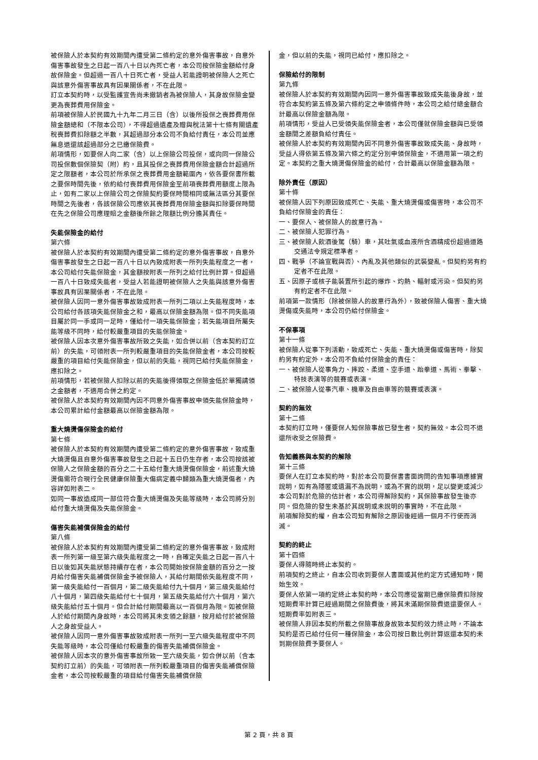被保險人於本契約有效期間內遭受第二條約定的意外傷害事故，自意外傷害事故發生之日起一百八十日以內死亡者，本公司按保險金額給付身故保險金。但超過一百八十日死亡者，受益人若能證明被保險人之死亡與該意外傷害事故具有因果關係者，不在此限。
訂立本契約時，以受監護宣告尚未撤銷者為被保險人，其身故保險金變更為喪葬費用保險金。
前項被保險人於民國九十九年二月三日（含）以後所投保之喪葬費用保險金額總和（不限本公司），不得超過遺產及贈與稅法第十七條有關遺產稅喪葬費扣除額之半數，其超過部分本公司不負給付責任，本公司並應無息退還該超過部分之已繳保險費。
前項情形，如要保人向二家（含）以上保險公司投保，或向同一保險公司投保數個保險契（附）約，且其投保之喪葬費用保險金額合計超過所定之限額者，本公司於所承保之喪葬費用金額範圍內，依各要保書所載之要保時間先後，依約給付喪葬費用保險金至前項喪葬費用額度上限為止，如有二家以上保險公司之保險契約要保時間相同或無法區分其要保時間之先後者，各該保險公司應依其喪葬費用保險金額與扣除要保時間在先之保險公司應理賠之金額後所餘之限額比例分擔其責任。
失能保險金的給付
第六條
被保險人於本契約有效期間內遭受第二條約定的意外傷害事故，自意外傷害事故發生之日起一百八十日以內致成附表一所列失能程度之一者，本公司給付失能保險金，其金額按附表一所列之給付比例計算。但超過一百八十日致成失能者，受益人若能證明被保險人之失能與該意外傷害事故具有因果關係者，不在此限。
被保險人因同一意外傷害事故致成附表一所列二項以上失能程度時，本公司給付各該項失能保險金之和，最高以保險金額為限。但不同失能項目屬於同一手或同一足時，僅給付一項失能保險金；若失能項目所屬失能等級不同時，給付較嚴重項目的失能保險金。
被保險人因本次意外傷害事故所致之失能，如合併以前（含本契約訂立前）的失能，可領附表一所列較嚴重項目的失能保險金者，本公司按較嚴重的項目給付失能保險金，但以前的失能，視同已給付失能保險金，應扣除之。
前項情形，若被保險人扣除以前的失能後得領取之保險金低於單獨請領之金額者，不適用合併之約定。
被保險人於本契約有效期間內因不同意外傷害事故申領失能保險金時，本公司累計給付金額最高以保險金額為限。
重大燒燙傷保險金的給付
第七條
被保險人於本契約有效期間內遭受第二條約定的意外傷害事故，致成重大燒燙傷且自意外傷害事故發生之日起十五日仍生存者，本公司按該被保險人之保險金額的百分之二十五給付重大燒燙傷保險金，前述重大燒燙傷需符合現行全民健康保險重大傷病定義中歸類為重大燒燙傷者，內容詳如附表二。
如同一事故造成同一部位符合重大燒燙傷及失能等級時，本公司將分別給付重大燒燙傷及失能保險金。
傷害失能補償保險金的給付
第八條
被保險人於本契約有效期間內遭受第二條約定的意外傷害事故，致成附表一所列第一級至第六級失能程度之一時，自確定失能之日起一百八十日以後如其失能狀態持續存在者，本公司開始按保險金額的百分之一按月給付傷害失能補償保險金予被保險人，其給付期間依失能程度不同，第一級失能給付一百個月，第二級失能給付九十個月，第三級失能給付八十個月，第四級失能給付七十個月，第五級失能給付六十個月，第六級失能給付五十個月。但合計給付期間最高以一百個月為限。如被保險人於給付期間內身故時，本公司將其未支領之餘額，按月給付於被保險人之身故受益人。
被保險人因同一意外傷害事故致成附表一所列一至六級失能程度中不同失能等級時，本公司僅給付較嚴重的傷害失能補償保險金。
被保險人因本次的意外傷害事故所致一至六級失能，如合併以前（含本契約訂立前）的失能，可領附表一所列較嚴重項目的傷害失能補償保險金者，本公司按較嚴重的項目給付傷害失能補償保險
金，但以前的失能，視同已給付，應扣除之。
保險給付的限制
第九條
被保險人於本契約有效期間內因同一意外傷害事故致成失能後身故，並符合本契約第五條及第六條約定之申領條件時，本公司之給付總金額合計最高以保險金額為限。
前項情形，受益人已受領失能保險金者，本公司僅就保險金額與已受領金額間之差額負給付責任。
被保險人於本契約有效期間內因不同意外傷害事故致成失能、身故時，受益人得依第五條及第六條之約定分別申領保險金，不適用第一項之約定。本契約之重大燒燙傷保險金的給付，合計最高以保險金額為限。
除外責任（原因）
第十條
被保險人因下列原因致成死亡、失能、重大燒燙傷或傷害時，本公司不負給付保險金的責任：
一、要保人、被保險人的故意行為。
二、被保險人犯罪行為。
三、被保險人飲酒後駕（騎）車，其吐氣或血液所含酒精成份超過道路交通法令規定標準者。
四、戰爭（不論宣戰與否）、內亂及其他類似的武裝變亂。但契約另有約定者不在此限。
五、因原子或核子能裝置所引起的爆炸、灼熱、輻射或污染。但契約另有約定者不在此限。
前項第一款情形（除被保險人的故意行為外），致被保險人傷害、重大燒燙傷或失能時，本公司仍給付保險金。
不保事項
第十一條
被保險人從事下列活動，致成死亡、失能、重大燒燙傷或傷害時，除契約另有約定外，本公司不負給付保險金的責任：
一、被保險人從事角力、摔跤、柔道、空手道、跆拳道、馬術、拳擊、特技表演等的競賽或表演。
二、被保險人從事汽車、機車及自由車等的競賽或表演。
契約的無效
第十二條
本契約訂立時，僅要保人知保險事故已發生者，契約無效。本公司不退還所收受之保險費。
告知義務與本契約的解除
第十三條
要保人在訂立本契約時，對於本公司要保書書面詢問的告知事項應據實說明，如有為隱匿或遺漏不為說明，或為不實的說明，足以變更或減少本公司對於危險的估計者，本公司得解除契約，其保險事故發生後亦同。但危險的發生未基於其說明或未說明的事實時，不在此限。
前項解除契約權，自本公司知有解除之原因後經過一個月不行使而消滅。
契約的終止
第十四條
要保人得隨時終止本契約。
前項契約之終止，自本公司收到要保人書面或其他約定方式通知時，開始生效。
要保人依第一項約定終止本契約時，本公司應從當期已繳保險費扣除按短期費率計算已經過期間之保險費後，將其未滿期保險費退還要保人。短期費率如附表三。
被保險人非因本契約所載之保險事故身故致本契約效力終止時，不論本契約是否已給付任何一種保險金，本公司按日數比例計算返還本契約未到期保險費予要保人。
第 2 頁，共 8 頁